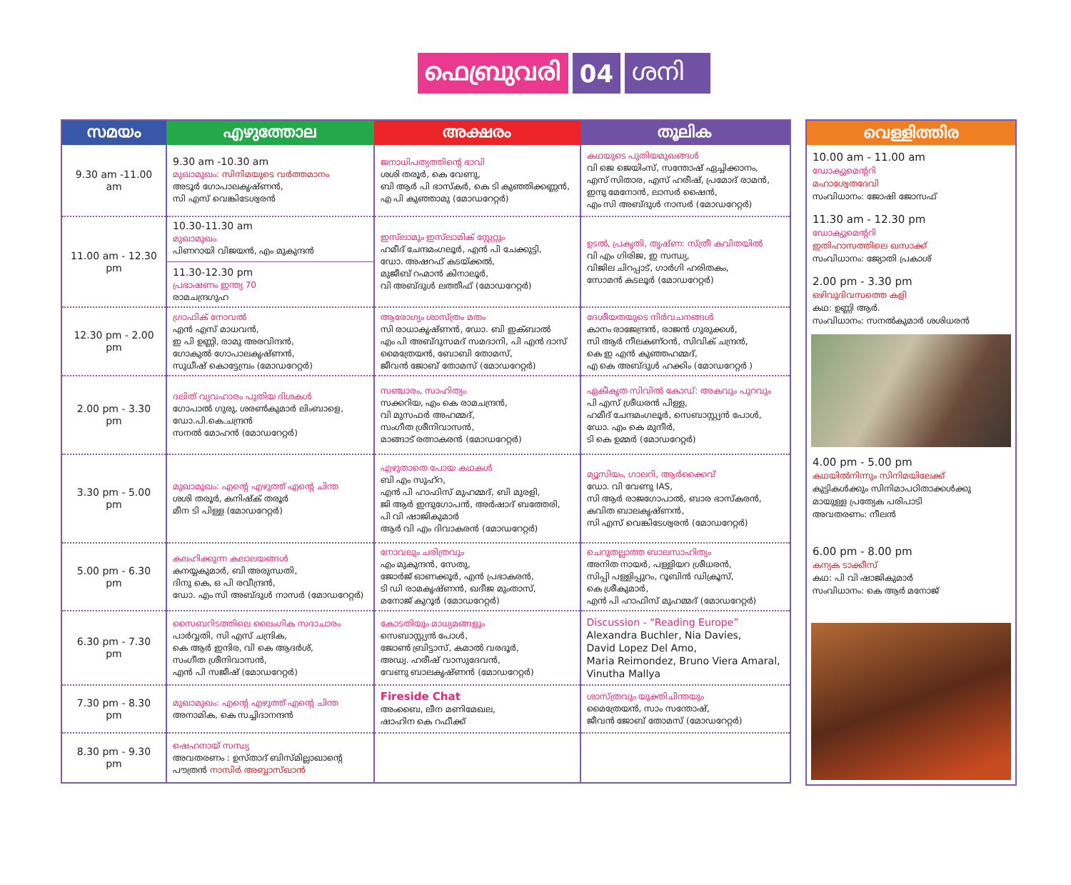ഫെബ്രുവരി 04 ശനി
| സമയം | എഴുത്തോല | അക്ഷരം | തൂലിക |
| --- | --- | --- | --- |
| 9.30 am -11.00 am | 9.30 am -10.30 am മുഖാമുഖം: സിനിമയുടെ വർത്തമാനം അടൂർ ഗോപാലകൃഷ്ണൻ, സി എസ് വെങ്കിടേശ്വരൻ | ജനാധിപത്യത്തിന്റെ ഭാവി ശശി തരൂർ, കെ വേണു, ബി ആർ പി ഭാസ്കർ, കെ ടി കുഞ്ഞിക്കണ്ണൻ, എ പി കുഞ്ഞാമു (മോഡറേറ്റർ) | കഥയുടെ പുതിയമുഖങ്ങൾ വി ജെ ജെയിംസ്, സന്തോഷ് ഏച്ചിക്കാനം, എസ് സിതാര, എസ് ഹരീഷ്, പ്രമോദ് രാമൻ, ഇന്ദു മേനോൻ, ലാസർ ഷൈൻ, എം സി അബ്ദുൾ നാസർ (മോഡറേറ്റർ) |
| 11.00 am - 12.30 pm | 10.30-11.30 am മുഖാമുഖം പിണറായി വിജയൻ, എം മുകുന്ദൻ 11.30-12.30 pm പ്രഭാഷണം ഇന്ത്യ 70 രാമചന്ദ്രഗുഹ | ഇസ്‌ലാമും ഇസ്‌ലാമിക് സ്റ്റേറ്റും ഹമീദ് ചേന്ദമംഗലൂർ, എൻ പി ചേക്കുട്ടി, ഡോ. അഷറഫ് കടയ്ക്കൽ, മുജീബ് റഹ്മാൻ കിനാലൂർ, വി അബ്ദുൾ ലത്തീഫ് (മോഡറേറ്റർ) | ഉടൽ, പ്രകൃതി, തൃഷ്ണ: സ്ത്രീ കവിതയിൽ വി എം ഗിരിജ, ഇ സന്ധ്യ, വിജില ചിറപ്പാട്, ഗാർഗി ഹരിതകം, സോമൻ കടലൂർ (മോഡറേറ്റർ) |
| 12.30 pm - 2.00 pm | ഗ്രാഫിക് നോവൽ എൻ എസ് മാധവൻ, ഇ പി ഉണ്ണി, രാമു അരവിന്ദൻ, ഗോകുൽ ഗോപാലകൃഷ്ണൻ, സുധീഷ് കൊട്ടേമ്പ്രം (മോഡറേറ്റർ) | ആരോഗ്യം ശാസ്ത്രം മതം സി രാധാകൃഷ്ണൻ, ഡോ. ബി ഇക്ബാൽ എം പി അബ്ദുസമദ് സമദാനി, പി എൻ ദാസ് മൈത്രേയൻ, ബോബി തോമസ്, ജീവൻ ജോബ് തോമസ് (മോഡറേറ്റർ) | ദേശീയതയുടെ നിർവചനങ്ങൾ കാനം രാജേന്ദ്രൻ, രാജൻ ഗുരുക്കൾ, സി ആർ നീലകണ്ഠൻ, സിവിക് ചന്ദ്രൻ, കെ ഇ എൻ കുഞ്ഞഹമ്മദ്, എ കെ അബ്ദുൾ ഹക്കിം (മോഡറേറ്റർ ) |
| 2.00 pm - 3.30 pm | ദലിത് വ്യവഹാരം പുതിയ ദിശകൾ ഗോപാൽ ഗുരു, ശരൺകുമാർ ലിംബാളെ, ഡോ.പി.കെ.ചന്ദ്രൻ സനൽ മോഹൻ (മോഡറേറ്റർ) | സഞ്ചാരം, സാഹിത്യം സക്കറിയ, എം കെ രാമചന്ദ്രൻ, വി മുസഫർ അഹമ്മദ്, സംഗീത ശ്രീനിവാസൻ, മാങ്ങാട് രത്നാകരൻ (മോഡറേറ്റർ) | ഏകീകൃത സിവിൽ കോഡ്: അകവും പുറവും പി എസ് ശ്രീധരൻ പിള്ള, ഹമീദ് ചേന്ദമംഗലൂർ, സെബാസ്റ്റ്യൻ പോൾ, ഡോ. എം കെ മുനീർ, ടി കെ ഉമ്മർ (മോഡറേറ്റർ) |
| 3.30 pm - 5.00 pm | മുഖാമുഖം: എന്റെ എഴുത്ത് എന്റെ ചിന്ത ശശി തരൂർ, കനിഷ്ക് തരൂർ മീന ടി പിള്ള (മോഡറേറ്റർ) | എഴുതാതെ പോയ കഥകൾ ബി എം സുഹ്റ, എൻ പി ഹാഫിസ് മുഹമ്മദ്, ബി മുരളി, ജി ആർ ഇന്ദുഗോപൻ, അർഷാദ് ബത്തേരി, പി വി ഷാജികുമാർ ആർ വി എം ദിവാകരൻ (മോഡറേറ്റർ) | മ്യൂസിയം, ഗാലറി, ആർക്കൈവ് ഡോ. വി വേണു IAS, സി ആർ രാജഗോപാൽ, ബാര ഭാസ്കരൻ, കവിത ബാലകൃഷ്ണൻ, സി എസ് വെങ്കിടേശ്വരൻ (മോഡറേറ്റർ) |
| 5.00 pm - 6.30 pm | കലഹിക്കുന്ന കലാലയങ്ങൾ കനയ്യകുമാർ, ബി അരുന്ധതി, ദിനു കെ, ഒ പി രവീന്ദ്രൻ, ഡോ. എം സി അബ്ദുൾ നാസർ (മോഡറേറ്റർ) | നോവലും ചരിത്രവും എം മുകുന്ദൻ, സേതു, ജോർജ് ഓണക്കൂർ, എൻ പ്രഭാകരൻ, ടി ഡി രാമകൃഷ്ണൻ, ഖദീജ മുംതാസ്, മനോജ് കുറൂർ (മോഡറേറ്റർ) | ചെറുതല്ലാത്ത ബാലസാഹിത്യം അനിത നായർ, പള്ളിയറ ശ്രീധരൻ, സിപ്പി പള്ളിപ്പുറം, റൂബിൻ ഡിക്രൂസ്, കെ ശ്രീകുമാർ, എൻ പി ഹാഫിസ് മുഹമ്മദ് (മോഡറേറ്റർ) |
| 6.30 pm - 7.30 pm | സൈബറിടത്തിലെ ലൈംഗിക സദാചാരം പാർവ്വതി, സി എസ് ചന്ദ്രിക, കെ ആർ ഇന്ദിര, വി കെ ആദർശ്, സംഗീത ശ്രീനിവാസൻ, എൻ പി സജീഷ് (മോഡറേറ്റർ) | കോടതിയും മാധ്യമങ്ങളും സെബാസ്റ്റ്യൻ പോൾ, ജോൺ ബ്രിട്ടാസ്, കമാൽ വരദൂർ, അഡ്വ. ഹരീഷ് വാസുദേവൻ, വേണു ബാലകൃഷ്ണൻ (മോഡറേറ്റർ) | Discussion - “Reading Europe” Alexandra Buchler, Nia Davies, David Lopez Del Amo, Maria Reimondez, Bruno Viera Amaral, Vinutha Mallya |
| 7.30 pm - 8.30 pm | മുഖാമുഖം: എന്റെ എഴുത്ത് എന്റെ ചിന്ത അനാമിക, കെ സച്ചിദാനന്ദൻ | Fireside Chat അംബൈ, ലീന മണിമേഖല, ഷാഹിന കെ റഫീക്ക് | ശാസ്ത്രവും യുക്തിചിന്തയും മൈത്രേയൻ, സാം സന്തോഷ്, ജീവൻ ജോബ് തോമസ് (മോഡറേറ്റർ) |
| 8.30 pm - 9.30 pm | ഷെഹനായ് സന്ധ്യ അവതരണം : ഉസ്താദ് ബിസ്മില്ലാഖാന്റെ പൗത്രൻ നാസിർ അബ്ബാസ്ഖാൻ | | |
വെള്ളിത്തിര
10.00 am - 11.00 am
ഡോക്യുമെന്ററി
മഹാശ്വേതദേവി
സംവിധാനം: ജോഷി ജോസഫ്
11.30 am - 12.30 pm
ഡോക്യുമെന്ററി
ഇതിഹാസത്തിലെ ഖസാക്ക്
സംവിധാനം: ജ്യോതി പ്രകാശ്
2.00 pm - 3.30 pm
ഒഴിവുദിവസത്തെ കളി
കഥ: ഉണ്ണി ആർ.
സംവിധാനം: സനൽകുമാർ ശശിധരൻ
4.00 pm - 5.00 pm
കഥയിൽനിന്നും സിനിമയിലേക്ക്
കുട്ടികൾക്കും സിനിമാപഠിതാക്കൾക്കു
മായുള്ള പ്രത്യേക പരിപാടി
അവതരണം: നീലൻ
6.00 pm - 8.00 pm
കന്യക ടാക്കീസ്
കഥ: പി വി ഷാജികുമാർ
സംവിധാനം: കെ ആർ മനോജ്